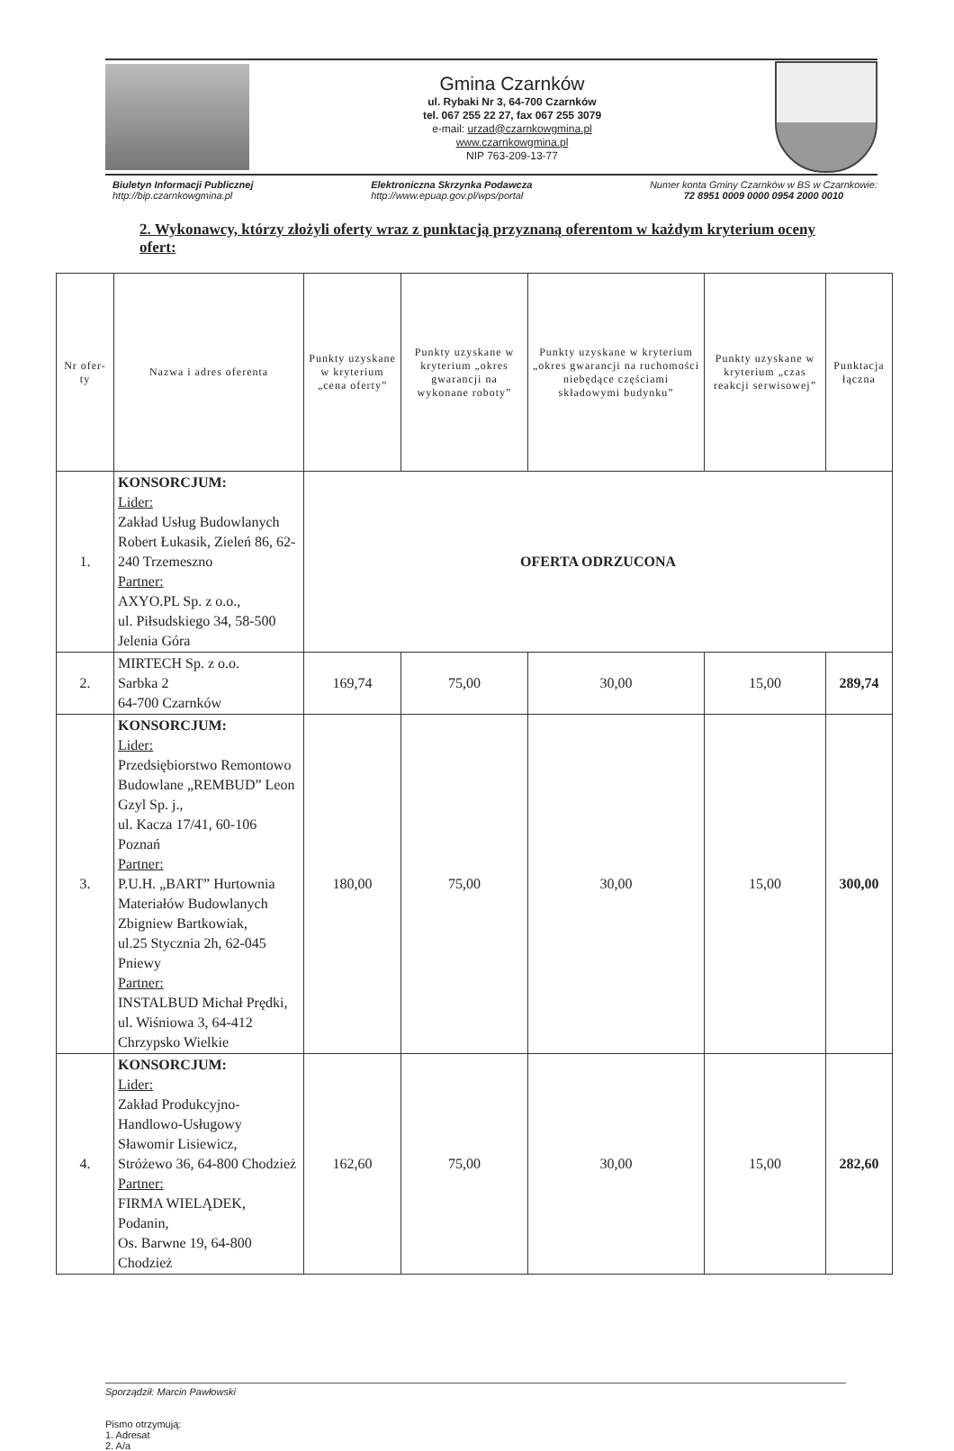Gmina Czarnków
ul. Rybaki Nr 3, 64-700 Czarnków
tel. 067 255 22 27, fax 067 255 3079
e-mail: urzad@czarnkowgmina.pl
www.czarnkowgmina.pl
NIP 763-209-13-77
Biuletyn Informacji Publicznej
http://bip.czarnkowgmina.pl
Elektroniczna Skrzynka Podawcza
http://www.epuap.gov.pl/wps/portal
Numer konta Gminy Czarnków w BS w Czarnkowie:
72 8951 0009 0000 0954 2000 0010
2. Wykonawcy, którzy złożyli oferty wraz z punktacją przyznaną oferentom w każdym kryterium oceny ofert:
| Nr ofer-ty | Nazwa i adres oferenta | Punkty uzyskane w kryterium „cena oferty” | Punkty uzyskane w kryterium „okres gwarancji na wykonane roboty” | Punkty uzyskane w kryterium „okres gwarancji na ruchomości niebędące częściami składowymi budynku” | Punkty uzyskane w kryterium „czas reakcji serwisowej” | Punktacja łączna |
| --- | --- | --- | --- | --- | --- | --- |
| 1. | KONSORCJUM: Lider: Zakład Usług Budowlanych Robert Łukasik, Zieleń 86, 62-240 Trzemeszno Partner: AXYO.PL Sp. z o.o., ul. Piłsudskiego 34, 58-500 Jelenia Góra | OFERTA ODRZUCONA | | | | |
| 2. | MIRTECH Sp. z o.o. Sarbka 2 64-700 Czarnków | 169,74 | 75,00 | 30,00 | 15,00 | 289,74 |
| 3. | KONSORCJUM: Lider: Przedsiębiorstwo Remontowo Budowlane „REMBUD” Leon Gzyl Sp. j., ul. Kacza 17/41, 60-106 Poznań Partner: P.U.H. „BART” Hurtownia Materiałów Budowlanych Zbigniew Bartkowiak, ul.25 Stycznia 2h, 62-045 Pniewy Partner: INSTALBUD Michał Prędki, ul. Wiśniowa 3, 64-412 Chrzypsko Wielkie | 180,00 | 75,00 | 30,00 | 15,00 | 300,00 |
| 4. | KONSORCJUM: Lider: Zakład Produkcyjno-Handlowo-Usługowy Sławomir Lisiewicz, Stróżewo 36, 64-800 Chodzież Partner: FIRMA WIELĄDEK, Podanin, Os. Barwne 19, 64-800 Chodzież | 162,60 | 75,00 | 30,00 | 15,00 | 282,60 |
Sporządził: Marcin Pawłowski
Pismo otrzymują:
1. Adresat
2. A/a